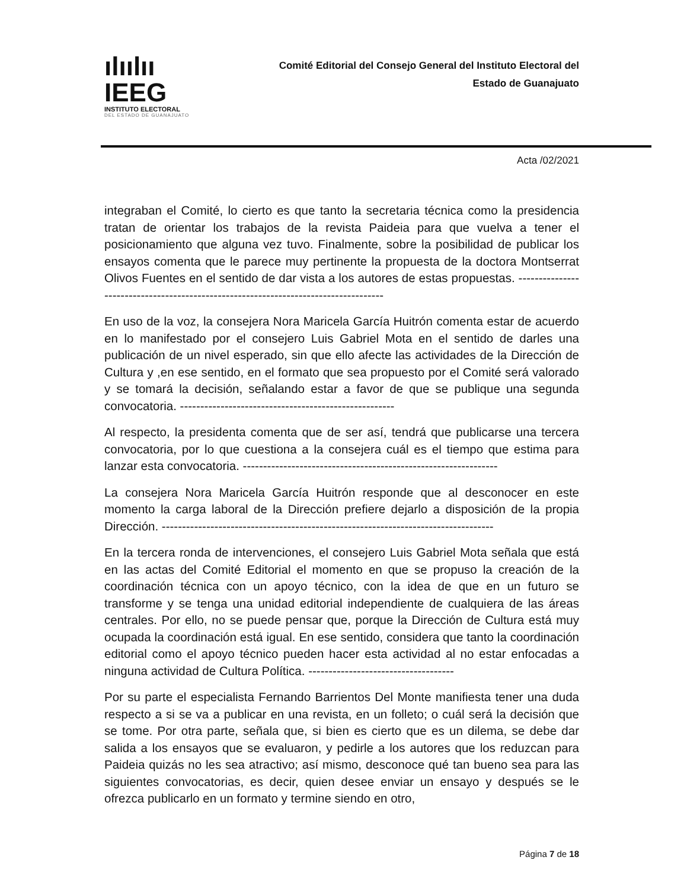ılıılıı IEEG
INSTITUTO ELECTORAL
DEL ESTADO DE GUANAJUATO
Comité Editorial del Consejo General del Instituto Electoral del
Estado de Guanajuato
Acta /02/2021
integraban el Comité, lo cierto es que tanto la secretaria técnica como la presidencia tratan de orientar los trabajos de la revista Paideia para que vuelva a tener el posicionamiento que alguna vez tuvo. Finalmente, sobre la posibilidad de publicar los ensayos comenta que le parece muy pertinente la propuesta de la doctora Montserrat Olivos Fuentes en el sentido de dar vista a los autores de estas propuestas. ------------------------------------------------------------------------------------
En uso de la voz, la consejera Nora Maricela García Huitrón comenta estar de acuerdo en lo manifestado por el consejero Luis Gabriel Mota en el sentido de darles una publicación de un nivel esperado, sin que ello afecte las actividades de la Dirección de Cultura y ,en ese sentido, en el formato que sea propuesto por el Comité será valorado y se tomará la decisión, señalando estar a favor de que se publique una segunda convocatoria. -----------------------------------------------------
Al respecto, la presidenta comenta que de ser así, tendrá que publicarse una tercera convocatoria, por lo que cuestiona a la consejera cuál es el tiempo que estima para lanzar esta convocatoria. ---------------------------------------------------------------
La consejera Nora Maricela García Huitrón responde que al desconocer en este momento la carga laboral de la Dirección prefiere dejarlo a disposición de la propia Dirección. ----------------------------------------------------------------------------------
En la tercera ronda de intervenciones, el consejero Luis Gabriel Mota señala que está en las actas del Comité Editorial el momento en que se propuso la creación de la coordinación técnica con un apoyo técnico, con la idea de que en un futuro se transforme y se tenga una unidad editorial independiente de cualquiera de las áreas centrales. Por ello, no se puede pensar que, porque la Dirección de Cultura está muy ocupada la coordinación está igual. En ese sentido, considera que tanto la coordinación editorial como el apoyo técnico pueden hacer esta actividad al no estar enfocadas a ninguna actividad de Cultura Política. ------------------------------------
Por su parte el especialista Fernando Barrientos Del Monte manifiesta tener una duda respecto a si se va a publicar en una revista, en un folleto; o cuál será la decisión que se tome. Por otra parte, señala que, si bien es cierto que es un dilema, se debe dar salida a los ensayos que se evaluaron, y pedirle a los autores que los reduzcan para Paideia quizás no les sea atractivo; así mismo, desconoce qué tan bueno sea para las siguientes convocatorias, es decir, quien desee enviar un ensayo y después se le ofrezca publicarlo en un formato y termine siendo en otro,
Página 7 de 18